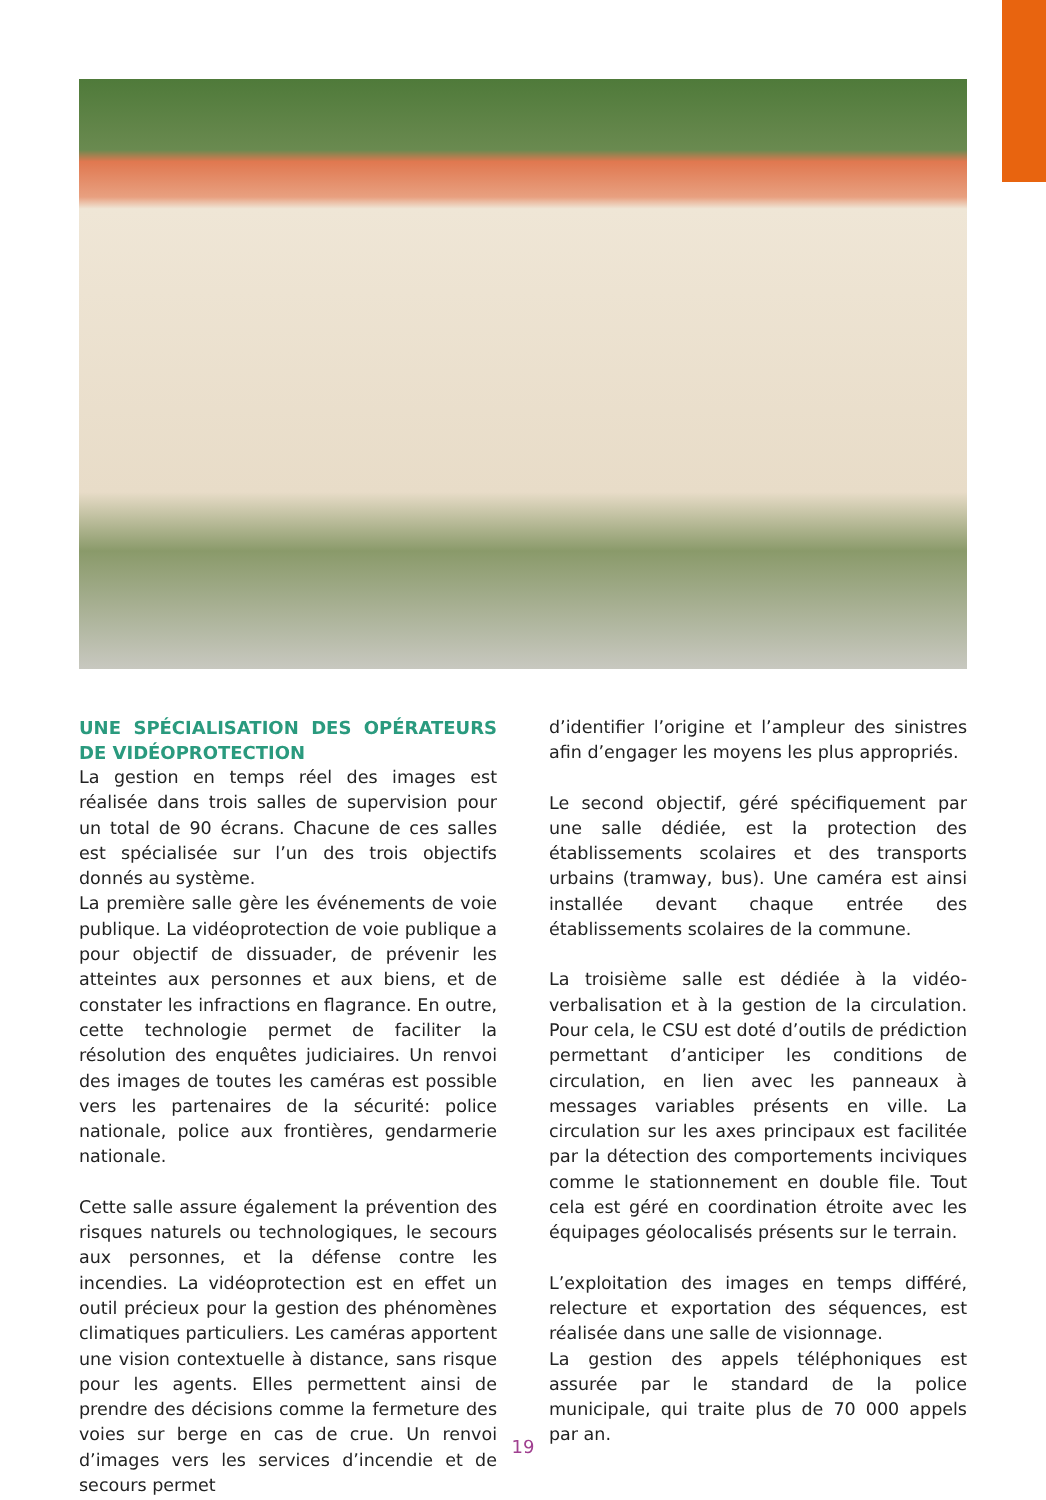UNE SPÉCIALISATION DES OPÉRATEURS DE VIDÉOPROTECTION
La gestion en temps réel des images est réalisée dans trois salles de supervision pour un total de 90 écrans. Chacune de ces salles est spécialisée sur l’un des trois objectifs donnés au système.
La première salle gère les événements de voie publique. La vidéoprotection de voie publique a pour objectif de dissuader, de prévenir les atteintes aux personnes et aux biens, et de constater les infractions en flagrance. En outre, cette technologie permet de faciliter la résolution des enquêtes judiciaires. Un renvoi des images de toutes les caméras est possible vers les partenaires de la sécurité: police nationale, police aux frontières, gendarmerie nationale.
Cette salle assure également la prévention des risques naturels ou technologiques, le secours aux personnes, et la défense contre les incendies. La vidéoprotection est en effet un outil précieux pour la gestion des phénomènes climatiques particuliers. Les caméras apportent une vision contextuelle à distance, sans risque pour les agents. Elles permettent ainsi de prendre des décisions comme la fermeture des voies sur berge en cas de crue. Un renvoi d’images vers les services d’incendie et de secours permet
d’identifier l’origine et l’ampleur des sinistres afin d’engager les moyens les plus appropriés.
Le second objectif, géré spécifiquement par une salle dédiée, est la protection des établissements scolaires et des transports urbains (tramway, bus). Une caméra est ainsi installée devant chaque entrée des établissements scolaires de la commune.
La troisième salle est dédiée à la vidéo-verbalisation et à la gestion de la circulation. Pour cela, le CSU est doté d’outils de prédiction permettant d’anticiper les conditions de circulation, en lien avec les panneaux à messages variables présents en ville. La circulation sur les axes principaux est facilitée par la détection des comportements inciviques comme le stationnement en double file. Tout cela est géré en coordination étroite avec les équipages géolocalisés présents sur le terrain.
L’exploitation des images en temps différé, relecture et exportation des séquences, est réalisée dans une salle de visionnage.
La gestion des appels téléphoniques est assurée par le standard de la police municipale, qui traite plus de 70 000 appels par an.
19